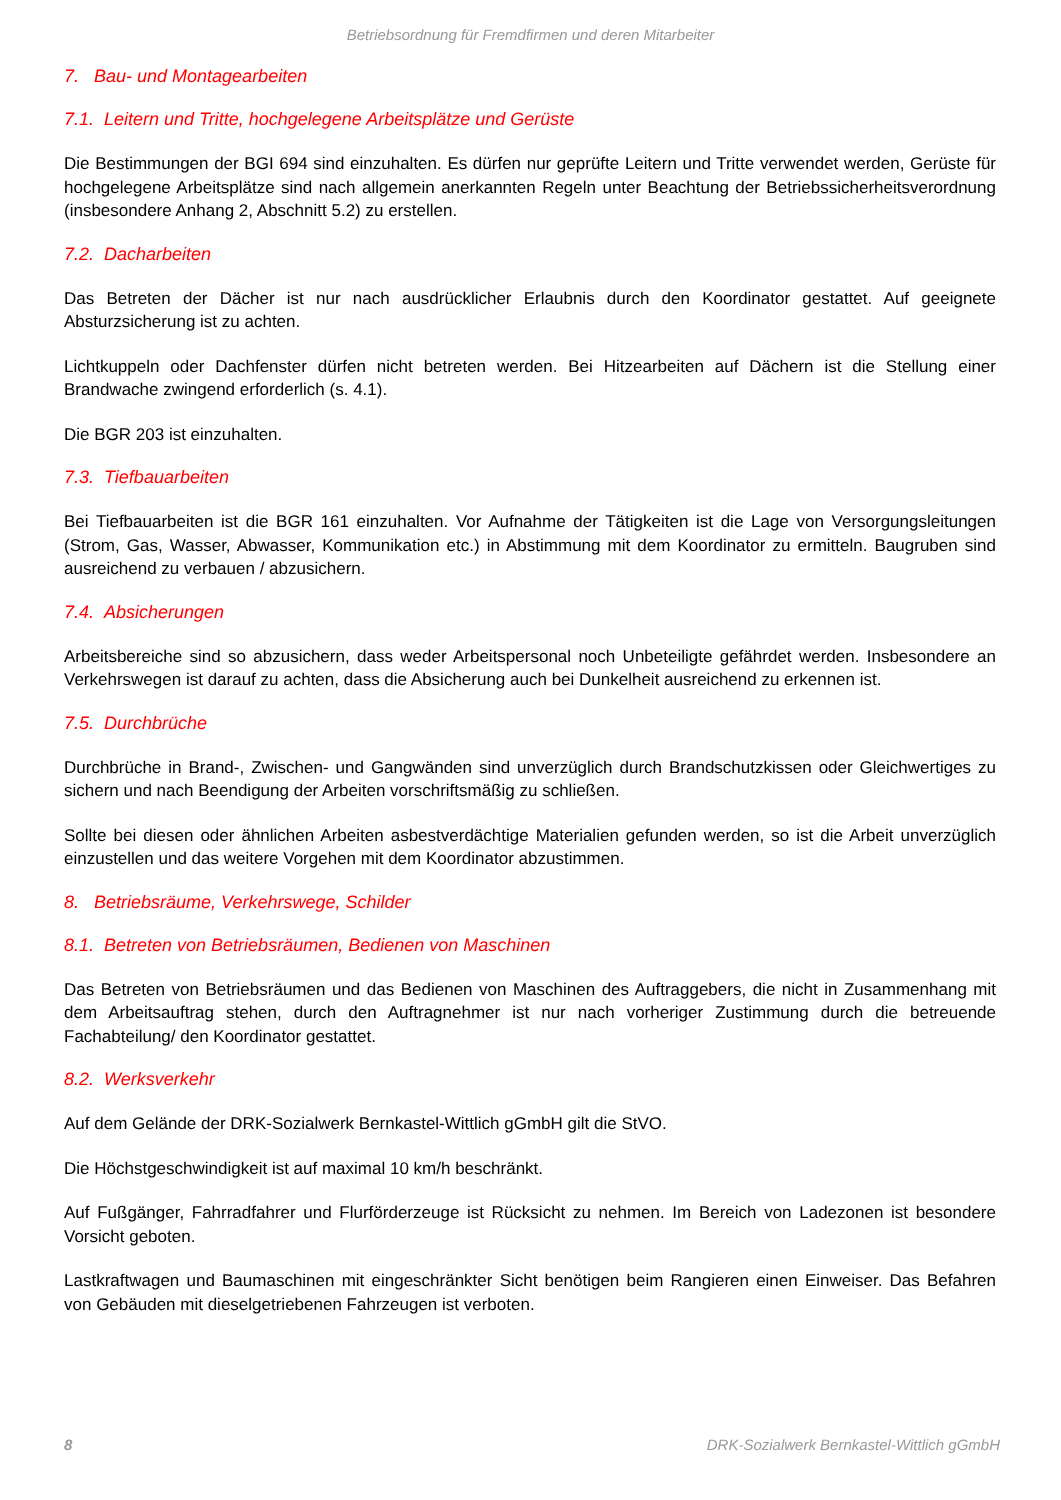Betriebsordnung für Fremdfirmen und deren Mitarbeiter
7. Bau- und Montagearbeiten
7.1. Leitern und Tritte, hochgelegene Arbeitsplätze und Gerüste
Die Bestimmungen der BGI 694 sind einzuhalten. Es dürfen nur geprüfte Leitern und Tritte verwendet werden, Gerüste für hochgelegene Arbeitsplätze sind nach allgemein anerkannten Regeln unter Beachtung der Betriebssicherheitsverordnung (insbesondere Anhang 2, Abschnitt 5.2) zu erstellen.
7.2. Dacharbeiten
Das Betreten der Dächer ist nur nach ausdrücklicher Erlaubnis durch den Koordinator gestattet. Auf geeignete Absturzsicherung ist zu achten.
Lichtkuppeln oder Dachfenster dürfen nicht betreten werden. Bei Hitzearbeiten auf Dächern ist die Stellung einer Brandwache zwingend erforderlich (s. 4.1).
Die BGR 203 ist einzuhalten.
7.3. Tiefbauarbeiten
Bei Tiefbauarbeiten ist die BGR 161 einzuhalten. Vor Aufnahme der Tätigkeiten ist die Lage von Versorgungsleitungen (Strom, Gas, Wasser, Abwasser, Kommunikation etc.) in Abstimmung mit dem Koordinator zu ermitteln. Baugruben sind ausreichend zu verbauen / abzusichern.
7.4. Absicherungen
Arbeitsbereiche sind so abzusichern, dass weder Arbeitspersonal noch Unbeteiligte gefährdet werden. Insbesondere an Verkehrswegen ist darauf zu achten, dass die Absicherung auch bei Dunkelheit ausreichend zu erkennen ist.
7.5. Durchbrüche
Durchbrüche in Brand-, Zwischen- und Gangwänden sind unverzüglich durch Brandschutzkissen oder Gleichwertiges zu sichern und nach Beendigung der Arbeiten vorschriftsmäßig zu schließen.
Sollte bei diesen oder ähnlichen Arbeiten asbestverdächtige Materialien gefunden werden, so ist die Arbeit unverzüglich einzustellen und das weitere Vorgehen mit dem Koordinator abzustimmen.
8. Betriebsräume, Verkehrswege, Schilder
8.1. Betreten von Betriebsräumen, Bedienen von Maschinen
Das Betreten von Betriebsräumen und das Bedienen von Maschinen des Auftraggebers, die nicht in Zusammenhang mit dem Arbeitsauftrag stehen, durch den Auftragnehmer ist nur nach vorheriger Zustimmung durch die betreuende Fachabteilung/ den Koordinator gestattet.
8.2. Werksverkehr
Auf dem Gelände der DRK-Sozialwerk Bernkastel-Wittlich gGmbH gilt die StVO.
Die Höchstgeschwindigkeit ist auf maximal 10 km/h beschränkt.
Auf Fußgänger, Fahrradfahrer und Flurförderzeuge ist Rücksicht zu nehmen. Im Bereich von Ladezonen ist besondere Vorsicht geboten.
Lastkraftwagen und Baumaschinen mit eingeschränkter Sicht benötigen beim Rangieren einen Einweiser. Das Befahren von Gebäuden mit dieselgetriebenen Fahrzeugen ist verboten.
8 DRK-Sozialwerk Bernkastel-Wittlich gGmbH